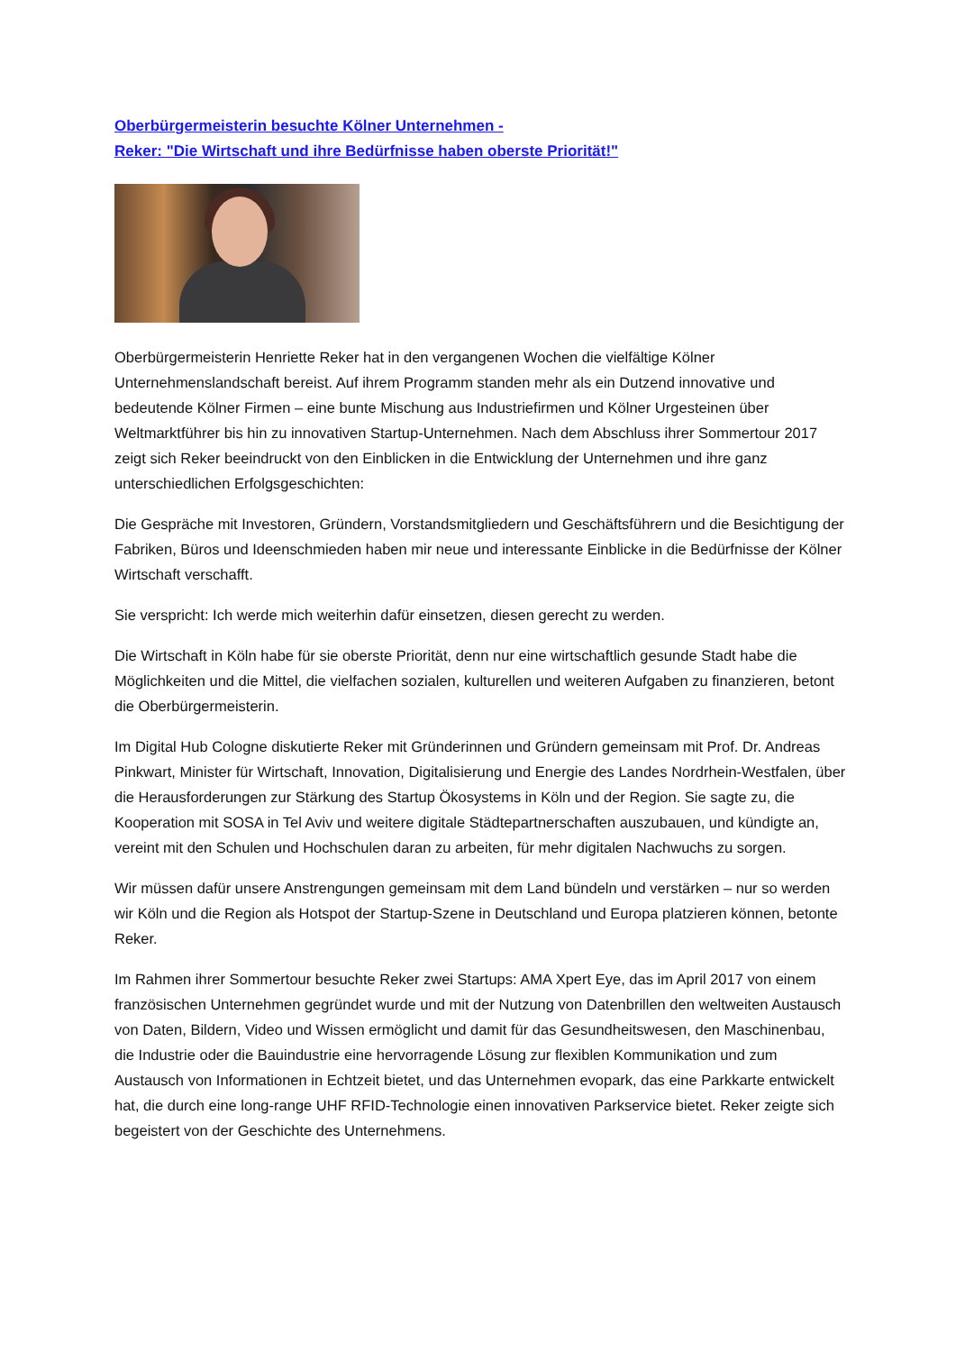Oberbürgermeisterin besuchte Kölner Unternehmen -
Reker: "Die Wirtschaft und ihre Bedürfnisse haben oberste Priorität!"
Oberbürgermeisterin Henriette Reker hat in den vergangenen Wochen die vielfältige Kölner Unternehmenslandschaft bereist. Auf ihrem Programm standen mehr als ein Dutzend innovative und bedeutende Kölner Firmen – eine bunte Mischung aus Industriefirmen und Kölner Urgesteinen über Weltmarktführer bis hin zu innovativen Startup-Unternehmen. Nach dem Abschluss ihrer Sommertour 2017 zeigt sich Reker beeindruckt von den Einblicken in die Entwicklung der Unternehmen und ihre ganz unterschiedlichen Erfolgsgeschichten:
Die Gespräche mit Investoren, Gründern, Vorstandsmitgliedern und Geschäftsführern und die Besichtigung der Fabriken, Büros und Ideenschmieden haben mir neue und interessante Einblicke in die Bedürfnisse der Kölner Wirtschaft verschafft.
Sie verspricht: Ich werde mich weiterhin dafür einsetzen, diesen gerecht zu werden.
Die Wirtschaft in Köln habe für sie oberste Priorität, denn nur eine wirtschaftlich gesunde Stadt habe die Möglichkeiten und die Mittel, die vielfachen sozialen, kulturellen und weiteren Aufgaben zu finanzieren, betont die Oberbürgermeisterin.
Im Digital Hub Cologne diskutierte Reker mit Gründerinnen und Gründern gemeinsam mit Prof. Dr. Andreas Pinkwart, Minister für Wirtschaft, Innovation, Digitalisierung und Energie des Landes Nordrhein-Westfalen, über die Herausforderungen zur Stärkung des Startup Ökosystems in Köln und der Region. Sie sagte zu, die Kooperation mit SOSA in Tel Aviv und weitere digitale Städtepartnerschaften auszubauen, und kündigte an, vereint mit den Schulen und Hochschulen daran zu arbeiten, für mehr digitalen Nachwuchs zu sorgen.
Wir müssen dafür unsere Anstrengungen gemeinsam mit dem Land bündeln und verstärken – nur so werden wir Köln und die Region als Hotspot der Startup-Szene in Deutschland und Europa platzieren können, betonte Reker.
Im Rahmen ihrer Sommertour besuchte Reker zwei Startups: AMA Xpert Eye, das im April 2017 von einem französischen Unternehmen gegründet wurde und mit der Nutzung von Datenbrillen den weltweiten Austausch von Daten, Bildern, Video und Wissen ermöglicht und damit für das Gesundheitswesen, den Maschinenbau, die Industrie oder die Bauindustrie eine hervorragende Lösung zur flexiblen Kommunikation und zum Austausch von Informationen in Echtzeit bietet, und das Unternehmen evopark, das eine Parkkarte entwickelt hat, die durch eine long-range UHF RFID-Technologie einen innovativen Parkservice bietet. Reker zeigte sich begeistert von der Geschichte des Unternehmens.